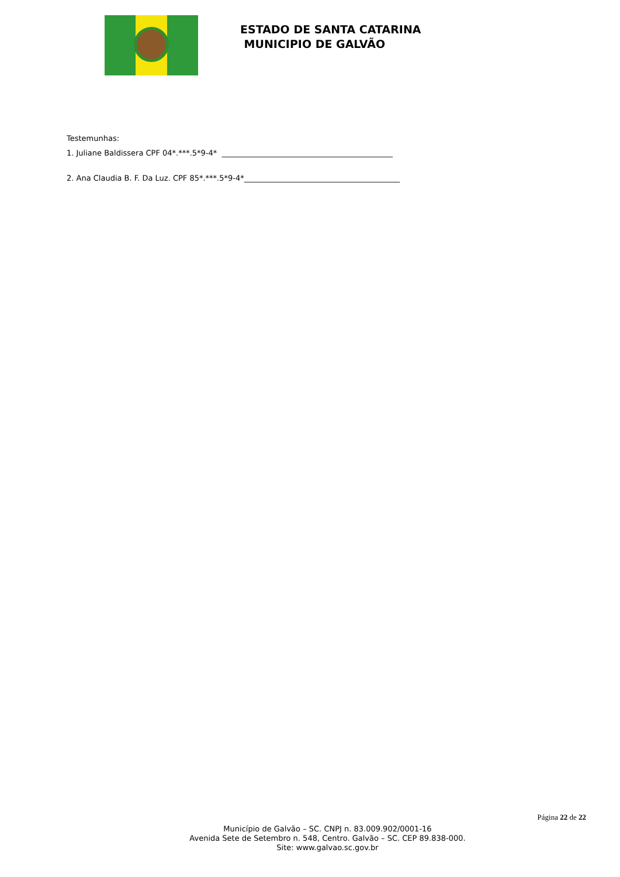ESTADO DE SANTA CATARINA
MUNICIPIO DE GALVÃO
Testemunhas:
1. Juliane Baldissera CPF 04*.***.5*9-4* _____________________________________________
2. Ana Claudia B. F. Da Luz. CPF 85*.***.5*9-4*_________________________________________
Página 22 de 22
Município de Galvão – SC. CNPJ n. 83.009.902/0001-16
Avenida Sete de Setembro n. 548, Centro. Galvão – SC. CEP 89.838-000.
Site: www.galvao.sc.gov.br